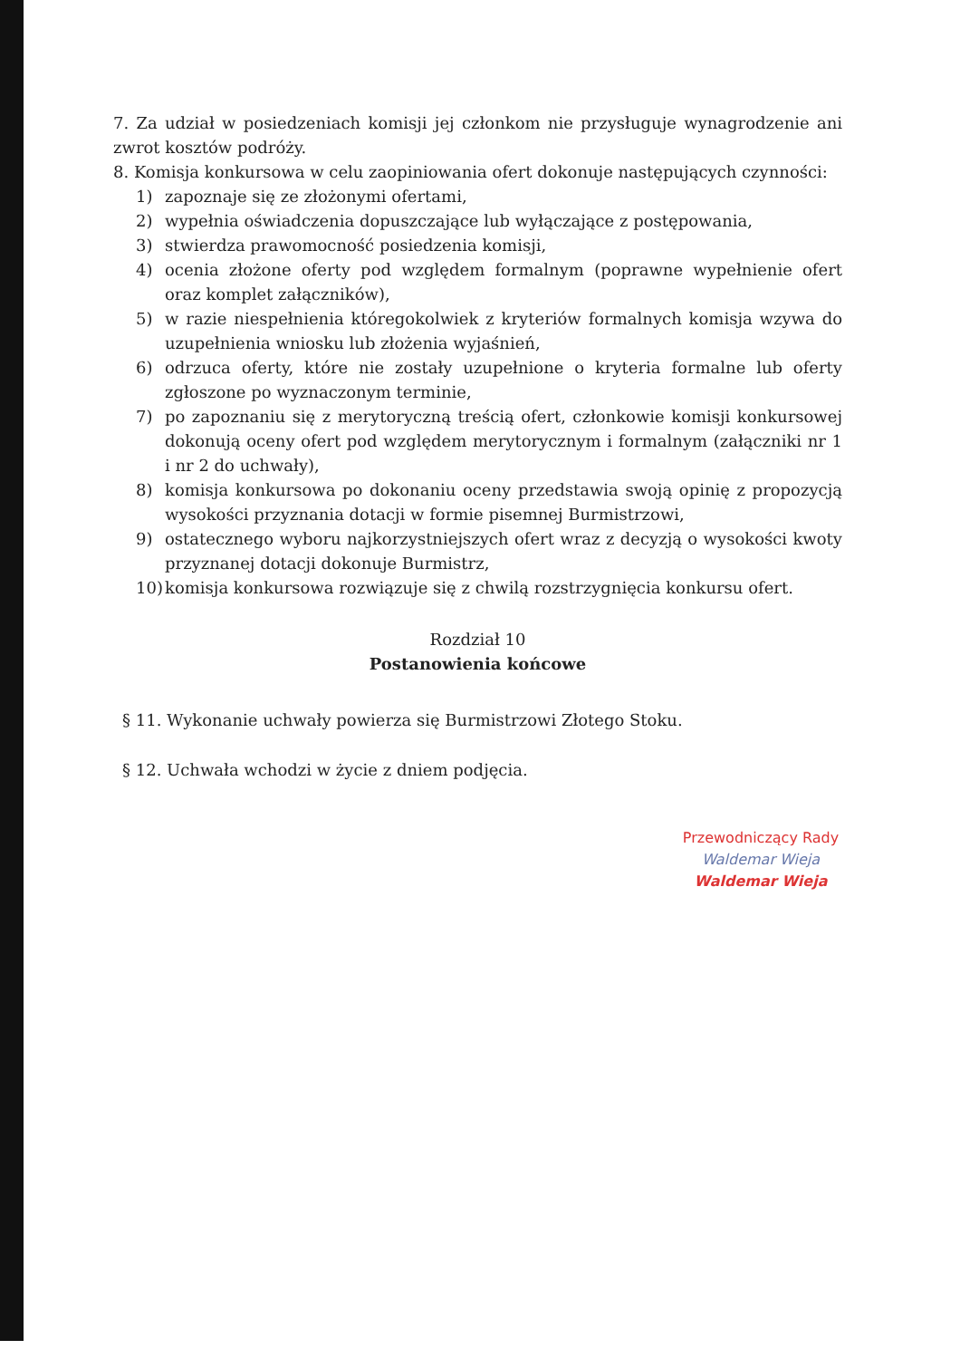7. Za udział w posiedzeniach komisji jej członkom nie przysługuje wynagrodzenie ani zwrot kosztów podróży.
8. Komisja konkursowa w celu zaopiniowania ofert dokonuje następujących czynności:
1) zapoznaje się ze złożonymi ofertami,
2) wypełnia oświadczenia dopuszczające lub wyłączające z postępowania,
3) stwierdza prawomocność posiedzenia komisji,
4) ocenia złożone oferty pod względem formalnym (poprawne wypełnienie ofert oraz komplet załączników),
5) w razie niespełnienia któregokolwiek z kryteriów formalnych komisja wzywa do uzupełnienia wniosku lub złożenia wyjaśnień,
6) odrzuca oferty, które nie zostały uzupełnione o kryteria formalne lub oferty zgłoszone po wyznaczonym terminie,
7) po zapoznaniu się z merytoryczną treścią ofert, członkowie komisji konkursowej dokonują oceny ofert pod względem merytorycznym i formalnym (załączniki nr 1 i nr 2 do uchwały),
8) komisja konkursowa po dokonaniu oceny przedstawia swoją opinię z propozycją wysokości przyznania dotacji w formie pisemnej Burmistrzowi,
9) ostatecznego wyboru najkorzystniejszych ofert wraz z decyzją o wysokości kwoty przyznanej dotacji dokonuje Burmistrz,
10) komisja konkursowa rozwiązuje się z chwilą rozstrzygnięcia konkursu ofert.
Rozdział 10
Postanowienia końcowe
§ 11. Wykonanie uchwały powierza się Burmistrzowi Złotego Stoku.
§ 12. Uchwała wchodzi w życie z dniem podjęcia.
Przewodniczący Rady
Waldemar Wieja
Waldemar Wieja